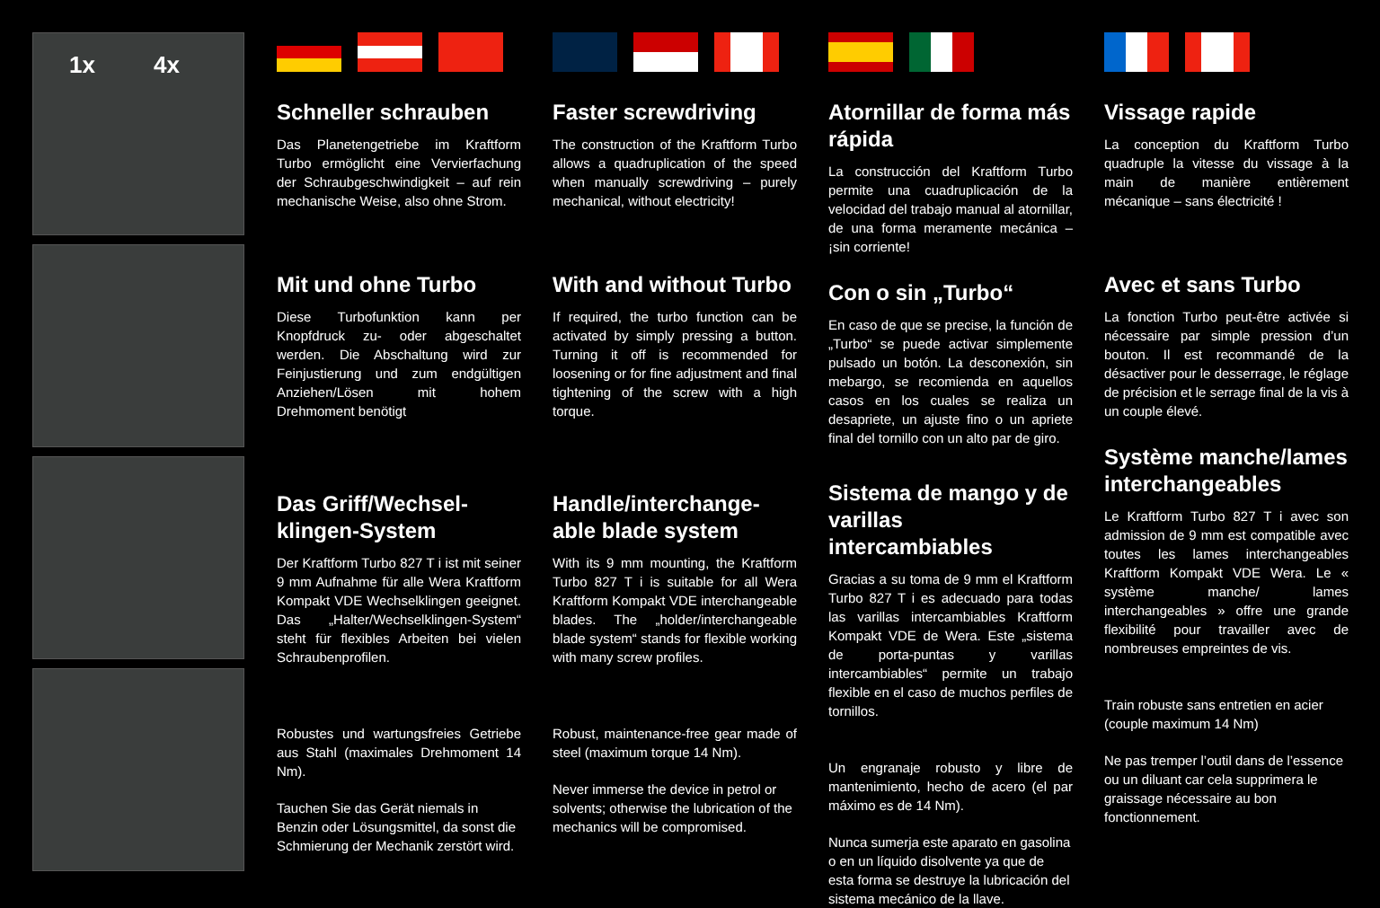1x 4x
Schneller schrauben
Das Planetengetriebe im Kraftform Turbo ermöglicht eine Vervierfachung der Schraubgeschwindigkeit – auf rein mechanische Weise, also ohne Strom.
Mit und ohne Turbo
Diese Turbofunktion kann per Knopfdruck zu- oder abgeschaltet werden. Die Abschaltung wird zur Feinjustierung und zum endgültigen Anziehen/Lösen mit hohem Drehmoment benötigt
Das Griff/Wechsel-klingen-System
Der Kraftform Turbo 827 T i ist mit seiner 9 mm Aufnahme für alle Wera Kraftform Kompakt VDE Wechselklingen geeignet. Das „Halter/Wechselklingen-System“ steht für flexibles Arbeiten bei vielen Schraubenprofilen.
Robustes und wartungsfreies Getriebe aus Stahl (maximales Drehmoment 14 Nm).
Tauchen Sie das Gerät niemals in Benzin oder Lösungsmittel, da sonst die Schmierung der Mechanik zerstört wird.
Faster screwdriving
The construction of the Kraftform Turbo allows a quadruplication of the speed when manually screwdriving – purely mechanical, without electricity!
With and without Turbo
If required, the turbo function can be activated by simply pressing a button. Turning it off is recommended for loosening or for fine adjustment and final tightening of the screw with a high torque.
Handle/interchange-able blade system
With its 9 mm mounting, the Kraftform Turbo 827 T i is suitable for all Wera Kraftform Kompakt VDE interchangeable blades. The „holder/interchangeable blade system“ stands for flexible working with many screw profiles.
Robust, maintenance-free gear made of steel (maximum torque 14 Nm).
Never immerse the device in petrol or solvents; otherwise the lubrication of the mechanics will be compromised.
Atornillar de forma más rápida
La construcción del Kraftform Turbo permite una cuadruplicación de la velocidad del trabajo manual al atornillar, de una forma meramente mecánica – ¡sin corriente!
Con o sin „Turbo“
En caso de que se precise, la función de „Turbo“ se puede activar simplemente pulsado un botón. La desconexión, sin mebargo, se recomienda en aquellos casos en los cuales se realiza un desapriete, un ajuste fino o un apriete final del tornillo con un alto par de giro.
Sistema de mango y de varillas intercambiables
Gracias a su toma de 9 mm el Kraftform Turbo 827 T i es adecuado para todas las varillas intercambiables Kraftform Kompakt VDE de Wera. Este „sistema de porta-puntas y varillas intercambiables“ permite un trabajo flexible en el caso de muchos perfiles de tornillos.
Un engranaje robusto y libre de mantenimiento, hecho de acero (el par máximo es de 14 Nm).
Nunca sumerja este aparato en gasolina o en un líquido disolvente ya que de esta forma se destruye la lubricación del sistema mecánico de la llave.
Vissage rapide
La conception du Kraftform Turbo quadruple la vitesse du vissage à la main de manière entièrement mécanique – sans électricité !
Avec et sans Turbo
La fonction Turbo peut-être activée si nécessaire par simple pression d’un bouton. Il est recommandé de la désactiver pour le desserrage, le réglage de précision et le serrage final de la vis à un couple élevé.
Système manche/lames interchangeables
Le Kraftform Turbo 827 T i avec son admission de 9 mm est compatible avec toutes les lames interchangeables Kraftform Kompakt VDE Wera. Le « système manche/ lames interchangeables » offre une grande flexibilité pour travailler avec de nombreuses empreintes de vis.
Train robuste sans entretien en acier (couple maximum 14 Nm)
Ne pas tremper l’outil dans de l’essence ou un diluant car cela supprimera le graissage nécessaire au bon fonctionnement.